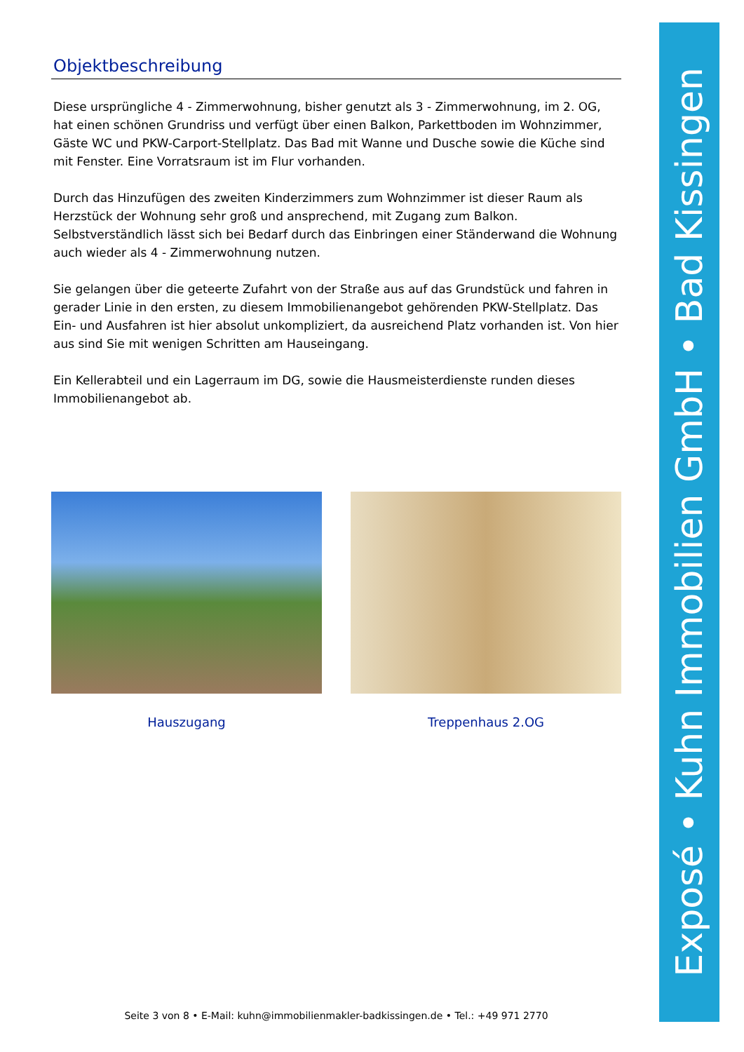Objektbeschreibung
Diese ursprüngliche 4 - Zimmerwohnung, bisher genutzt als 3 - Zimmerwohnung, im 2. OG, hat einen schönen Grundriss und verfügt über einen Balkon, Parkettboden im Wohnzimmer, Gäste WC und PKW-Carport-Stellplatz. Das Bad mit Wanne und Dusche sowie die Küche sind mit Fenster. Eine Vorratsraum ist im Flur vorhanden.
Durch das Hinzufügen des zweiten Kinderzimmers zum Wohnzimmer ist dieser Raum als Herzstück der Wohnung sehr groß und ansprechend, mit Zugang zum Balkon. Selbstverständlich lässt sich bei Bedarf durch das Einbringen einer Ständerwand die Wohnung auch wieder als 4 - Zimmerwohnung nutzen.
Sie gelangen über die geteerte Zufahrt von der Straße aus auf das Grundstück und fahren in gerader Linie in den ersten, zu diesem Immobilienangebot gehörenden PKW-Stellplatz. Das Ein- und Ausfahren ist hier absolut unkompliziert, da ausreichend Platz vorhanden ist. Von hier aus sind Sie mit wenigen Schritten am Hauseingang.
Ein Kellerabteil und ein Lagerraum im DG, sowie die Hausmeisterdienste runden dieses Immobilienangebot ab.
Hauszugang Treppenhaus 2.OG
Exposé • Kuhn Immobilien GmbH • Bad Kissingen
Seite 3 von 8 • E-Mail: kuhn@immobilienmakler-badkissingen.de • Tel.: +49 971 2770